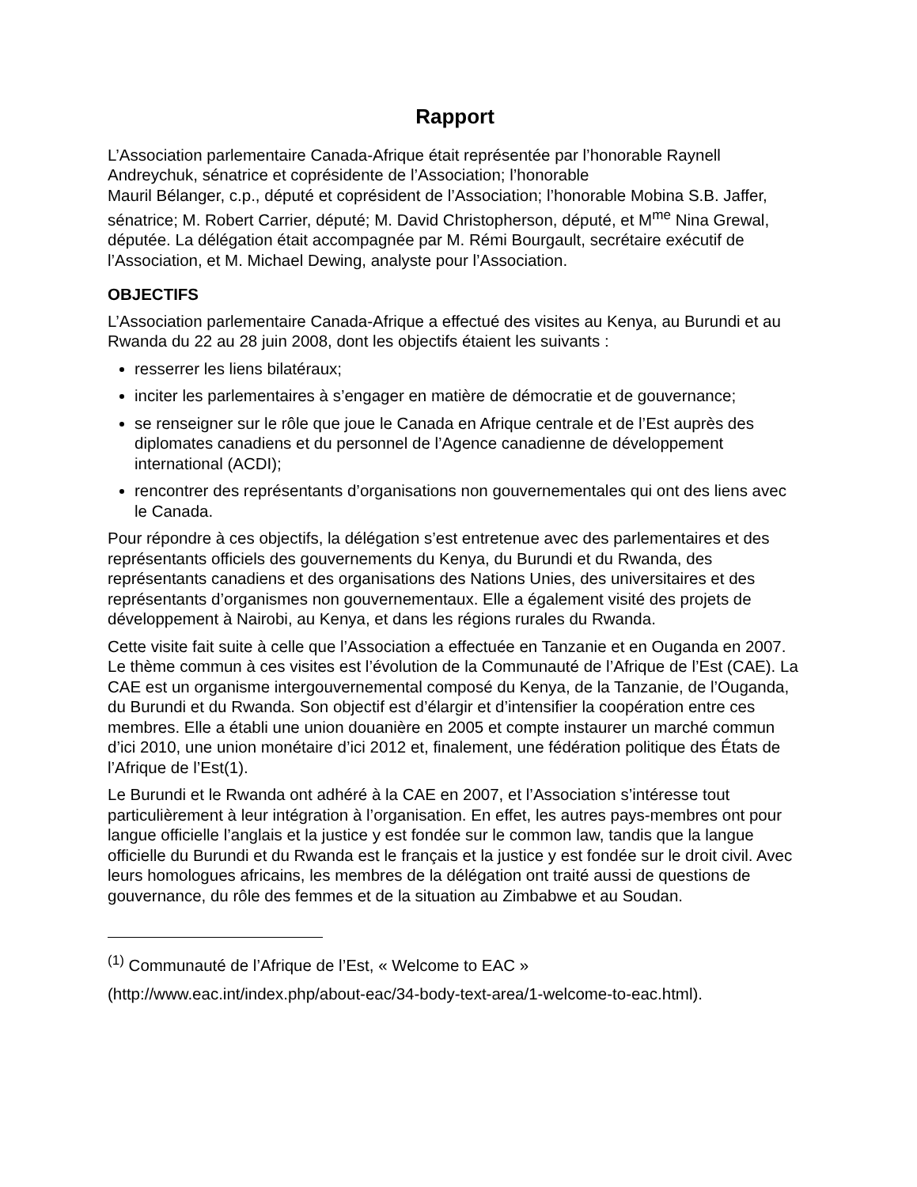Rapport
L’Association parlementaire Canada-Afrique était représentée par l’honorable Raynell Andreychuk, sénatrice et coprésidente de l’Association; l’honorable
Mauril Bélanger, c.p., député et coprésident de l’Association; l’honorable Mobina S.B. Jaffer, sénatrice; M. Robert Carrier, député; M. David Christopherson, député, et M<sup>me</sup> Nina Grewal, députée. La délégation était accompagnée par M. Rémi Bourgault, secrétaire exécutif de l’Association, et M. Michael Dewing, analyste pour l’Association.
OBJECTIFS
L’Association parlementaire Canada-Afrique a effectué des visites au Kenya, au Burundi et au Rwanda du 22 au 28 juin 2008, dont les objectifs étaient les suivants :
resserrer les liens bilatéraux;
inciter les parlementaires à s’engager en matière de démocratie et de gouvernance;
se renseigner sur le rôle que joue le Canada en Afrique centrale et de l’Est auprès des diplomates canadiens et du personnel de l’Agence canadienne de développement international (ACDI);
rencontrer des représentants d’organisations non gouvernementales qui ont des liens avec le Canada.
Pour répondre à ces objectifs, la délégation s’est entretenue avec des parlementaires et des représentants officiels des gouvernements du Kenya, du Burundi et du Rwanda, des représentants canadiens et des organisations des Nations Unies, des universitaires et des représentants d’organismes non gouvernementaux. Elle a également visité des projets de développement à Nairobi, au Kenya, et dans les régions rurales du Rwanda.
Cette visite fait suite à celle que l’Association a effectuée en Tanzanie et en Ouganda en 2007. Le thème commun à ces visites est l’évolution de la Communauté de l’Afrique de l’Est (CAE). La CAE est un organisme intergouvernemental composé du Kenya, de la Tanzanie, de l’Ouganda, du Burundi et du Rwanda. Son objectif est d’élargir et d’intensifier la coopération entre ces membres. Elle a établi une union douanière en 2005 et compte instaurer un marché commun d’ici 2010, une union monétaire d’ici 2012 et, finalement, une fédération politique des États de l’Afrique de l’Est(1).
Le Burundi et le Rwanda ont adhéré à la CAE en 2007, et l’Association s’intéresse tout particulièrement à leur intégration à l’organisation. En effet, les autres pays-membres ont pour langue officielle l’anglais et la justice y est fondée sur le common law, tandis que la langue officielle du Burundi et du Rwanda est le français et la justice y est fondée sur le droit civil. Avec leurs homologues africains, les membres de la délégation ont traité aussi de questions de gouvernance, du rôle des femmes et de la situation au Zimbabwe et au Soudan.
<sup>(1)</sup> Communauté de l’Afrique de l’Est, « Welcome to EAC »
(http://www.eac.int/index.php/about-eac/34-body-text-area/1-welcome-to-eac.html).